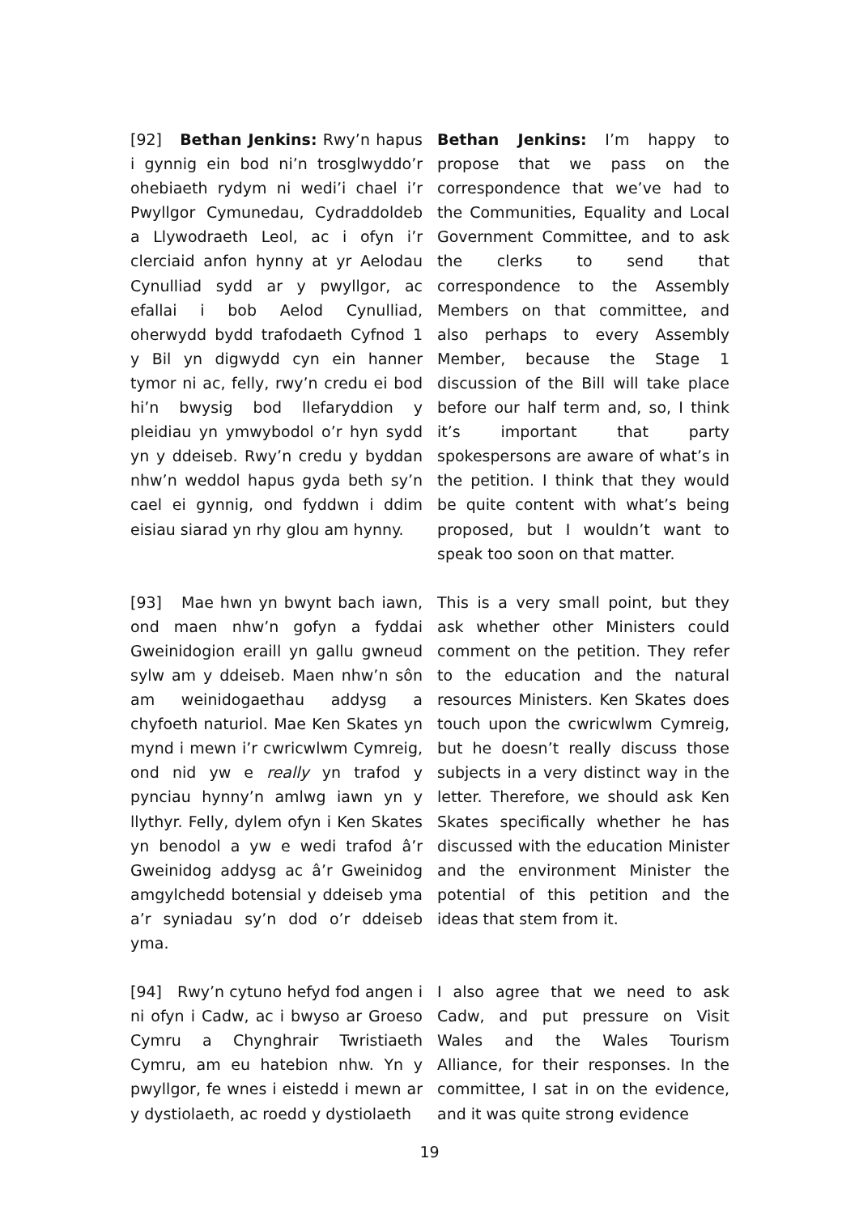[92] Bethan Jenkins: Rwy’n hapus i gynnig ein bod ni’n trosglwyddo’r ohebiaeth rydym ni wedi’i chael i’r Pwyllgor Cymunedau, Cydraddoldeb a Llywodraeth Leol, ac i ofyn i’r clerciaid anfon hynny at yr Aelodau Cynulliad sydd ar y pwyllgor, ac efallai i bob Aelod Cynulliad, oherwydd bydd trafodaeth Cyfnod 1 y Bil yn digwydd cyn ein hanner tymor ni ac, felly, rwy’n credu ei bod hi’n bwysig bod llefaryddion y pleidiau yn ymwybodol o’r hyn sydd yn y ddeiseb. Rwy’n credu y byddan nhw’n weddol hapus gyda beth sy’n cael ei gynnig, ond fyddwn i ddim eisiau siarad yn rhy glou am hynny.
Bethan Jenkins: I’m happy to propose that we pass on the correspondence that we’ve had to the Communities, Equality and Local Government Committee, and to ask the clerks to send that correspondence to the Assembly Members on that committee, and also perhaps to every Assembly Member, because the Stage 1 discussion of the Bill will take place before our half term and, so, I think it’s important that party spokespersons are aware of what’s in the petition. I think that they would be quite content with what’s being proposed, but I wouldn’t want to speak too soon on that matter.
[93] Mae hwn yn bwynt bach iawn, ond maen nhw’n gofyn a fyddai Gweinidogion eraill yn gallu gwneud sylw am y ddeiseb. Maen nhw’n sôn am weinidogaethau addysg a chyfoeth naturiol. Mae Ken Skates yn mynd i mewn i’r cwricwlwm Cymreig, ond nid yw e really yn trafod y pynciau hynny’n amlwg iawn yn y llythyr. Felly, dylem ofyn i Ken Skates yn benodol a yw e wedi trafod â’r Gweinidog addysg ac â’r Gweinidog amgylchedd botensial y ddeiseb yma a’r syniadau sy’n dod o’r ddeiseb yma.
This is a very small point, but they ask whether other Ministers could comment on the petition. They refer to the education and the natural resources Ministers. Ken Skates does touch upon the cwricwlwm Cymreig, but he doesn’t really discuss those subjects in a very distinct way in the letter. Therefore, we should ask Ken Skates specifically whether he has discussed with the education Minister and the environment Minister the potential of this petition and the ideas that stem from it.
[94] Rwy’n cytuno hefyd fod angen i ni ofyn i Cadw, ac i bwyso ar Groeso Cymru a Chynghrair Twristiaeth Cymru, am eu hatebion nhw. Yn y pwyllgor, fe wnes i eistedd i mewn ar y dystiolaeth, ac roedd y dystiolaeth
I also agree that we need to ask Cadw, and put pressure on Visit Wales and the Wales Tourism Alliance, for their responses. In the committee, I sat in on the evidence, and it was quite strong evidence
19